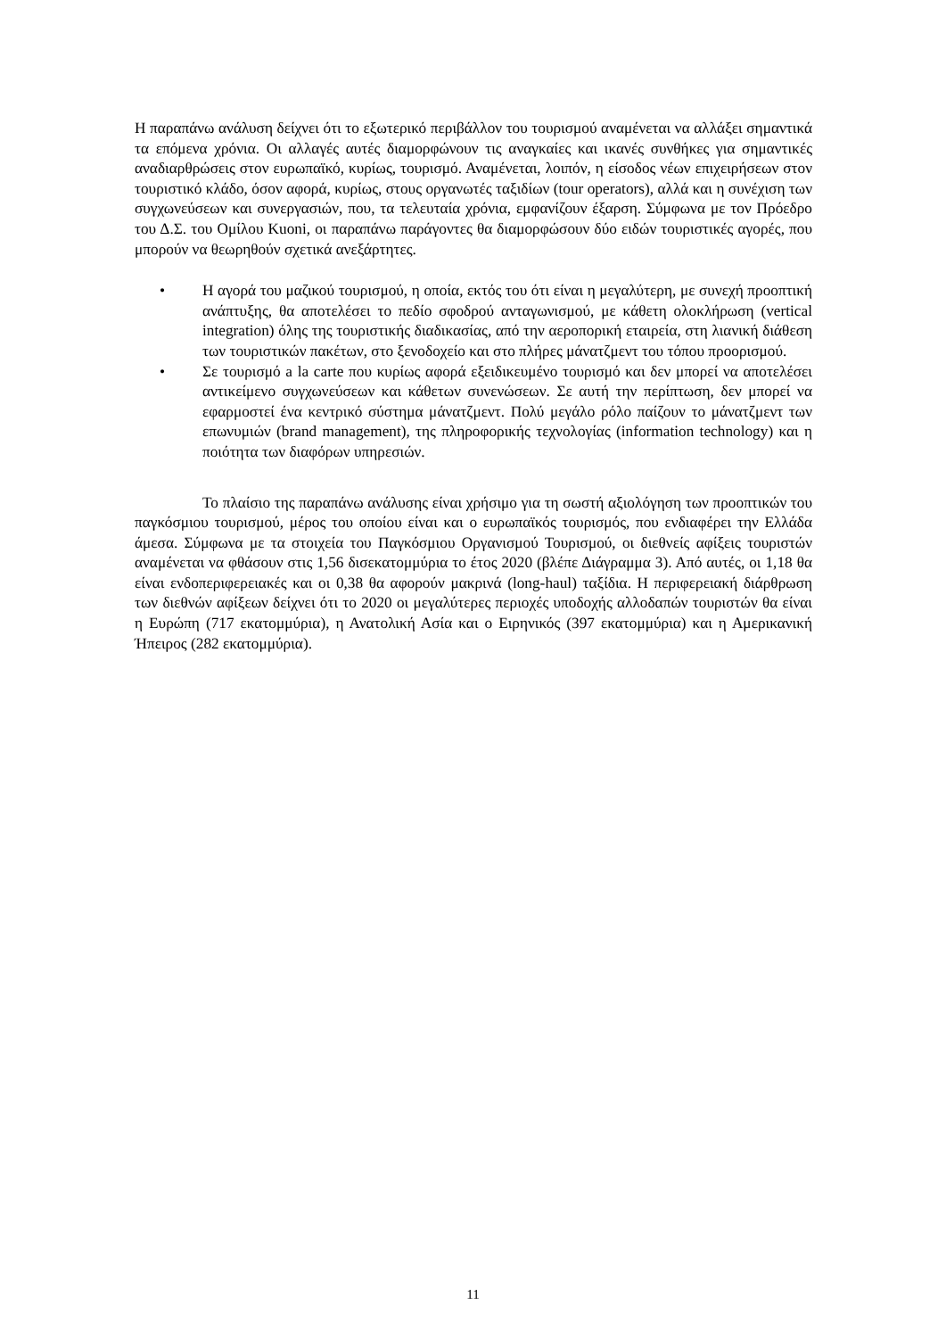Η παραπάνω ανάλυση δείχνει ότι το εξωτερικό περιβάλλον του τουρισμού αναμένεται να αλλάξει σημαντικά τα επόμενα χρόνια. Οι αλλαγές αυτές διαμορφώνουν τις αναγκαίες και ικανές συνθήκες για σημαντικές αναδιαρθρώσεις στον ευρωπαϊκό, κυρίως, τουρισμό. Αναμένεται, λοιπόν, η είσοδος νέων επιχειρήσεων στον τουριστικό κλάδο, όσον αφορά, κυρίως, στους οργανωτές ταξιδίων (tour operators), αλλά και η συνέχιση των συγχωνεύσεων και συνεργασιών, που, τα τελευταία χρόνια, εμφανίζουν έξαρση. Σύμφωνα με τον Πρόεδρο του Δ.Σ. του Ομίλου Kuoni, οι παραπάνω παράγοντες θα διαμορφώσουν δύο ειδών τουριστικές αγορές, που μπορούν να θεωρηθούν σχετικά ανεξάρτητες.
• Η αγορά του μαζικού τουρισμού, η οποία, εκτός του ότι είναι η μεγαλύτερη, με συνεχή προοπτική ανάπτυξης, θα αποτελέσει το πεδίο σφοδρού ανταγωνισμού, με κάθετη ολοκλήρωση (vertical integration) όλης της τουριστικής διαδικασίας, από την αεροπορική εταιρεία, στη λιανική διάθεση των τουριστικών πακέτων, στο ξενοδοχείο και στο πλήρες μάνατζμεντ του τόπου προορισμού.
• Σε τουρισμό a la carte που κυρίως αφορά εξειδικευμένο τουρισμό και δεν μπορεί να αποτελέσει αντικείμενο συγχωνεύσεων και κάθετων συνενώσεων. Σε αυτή την περίπτωση, δεν μπορεί να εφαρμοστεί ένα κεντρικό σύστημα μάνατζμεντ. Πολύ μεγάλο ρόλο παίζουν το μάνατζμεντ των επωνυμιών (brand management), της πληροφορικής τεχνολογίας (information technology) και η ποιότητα των διαφόρων υπηρεσιών.
Το πλαίσιο της παραπάνω ανάλυσης είναι χρήσιμο για τη σωστή αξιολόγηση των προοπτικών του παγκόσμιου τουρισμού, μέρος του οποίου είναι και ο ευρωπαϊκός τουρισμός, που ενδιαφέρει την Ελλάδα άμεσα. Σύμφωνα με τα στοιχεία του Παγκόσμιου Οργανισμού Τουρισμού, οι διεθνείς αφίξεις τουριστών αναμένεται να φθάσουν στις 1,56 δισεκατομμύρια το έτος 2020 (βλέπε Διάγραμμα 3). Από αυτές, οι 1,18 θα είναι ενδοπεριφερειακές και οι 0,38 θα αφορούν μακρινά (long-haul) ταξίδια. Η περιφερειακή διάρθρωση των διεθνών αφίξεων δείχνει ότι το 2020 οι μεγαλύτερες περιοχές υποδοχής αλλοδαπών τουριστών θα είναι η Ευρώπη (717 εκατομμύρια), η Ανατολική Ασία και ο Ειρηνικός (397 εκατομμύρια) και η Αμερικανική Ήπειρος (282 εκατομμύρια).
11